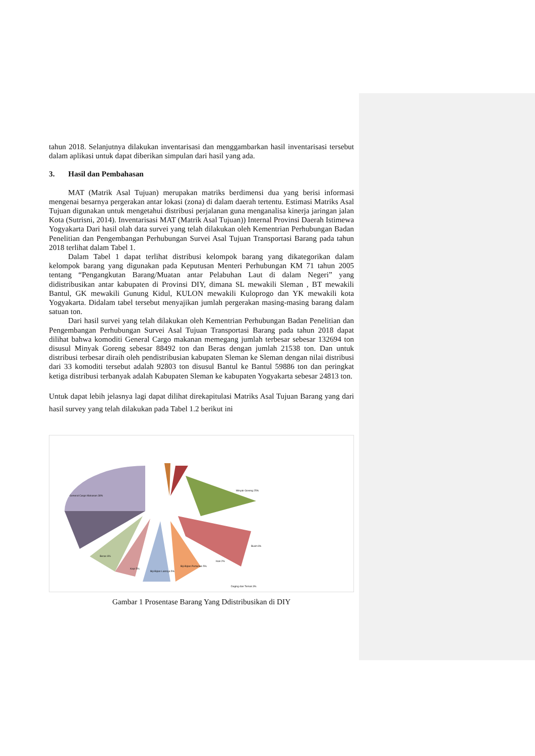tahun 2018. Selanjutnya dilakukan inventarisasi dan menggambarkan hasil inventarisasi tersebut dalam aplikasi untuk dapat diberikan simpulan dari hasil yang ada.
3. Hasil dan Pembahasan
MAT (Matrik Asal Tujuan) merupakan matriks berdimensi dua yang berisi informasi mengenai besarnya pergerakan antar lokasi (zona) di dalam daerah tertentu. Estimasi Matriks Asal Tujuan digunakan untuk mengetahui distribusi perjalanan guna menganalisa kinerja jaringan jalan Kota (Sutrisni, 2014). Inventarisasi MAT (Matrik Asal Tujuan)) Internal Provinsi Daerah Istimewa Yogyakarta Dari hasil olah data survei yang telah dilakukan oleh Kementrian Perhubungan Badan Penelitian dan Pengembangan Perhubungan Survei Asal Tujuan Transportasi Barang pada tahun 2018 terlihat dalam Tabel 1.
Dalam Tabel 1 dapat terlihat distribusi kelompok barang yang dikategorikan dalam kelompok barang yang digunakan pada Keputusan Menteri Perhubungan KM 71 tahun 2005 tentang “Pengangkutan Barang/Muatan antar Pelabuhan Laut di dalam Negeri” yang didistribusikan antar kabupaten di Provinsi DIY, dimana SL mewakili Sleman , BT mewakili Bantul, GK mewakili Gunung Kidul, KULON mewakili Kuloprogo dan YK mewakili kota Yogyakarta. Didalam tabel tersebut menyajikan jumlah pergerakan masing-masing barang dalam satuan ton.
Dari hasil survei yang telah dilakukan oleh Kementrian Perhubungan Badan Penelitian dan Pengembangan Perhubungan Survei Asal Tujuan Transportasi Barang pada tahun 2018 dapat dilihat bahwa komoditi General Cargo makanan memegang jumlah terbesar sebesar 132694 ton disusul Minyak Goreng sebesar 88492 ton dan Beras dengan jumlah 21538 ton. Dan untuk distribusi terbesar diraih oleh pendistribusian kabupaten Sleman ke Sleman dengan nilai distribusi dari 33 komoditi tersebut adalah 92803 ton disusul Bantul ke Bantul 59886 ton dan peringkat ketiga distribusi terbanyak adalah Kabupaten Sleman ke kabupaten Yogyakarta sebesar 24813 ton.
Untuk dapat lebih jelasnya lagi dapat dilihat direkapitulasi Matriks Asal Tujuan Barang yang dari hasil survey yang telah dilakukan pada Tabel 1.2 berikut ini
General Cargo Makanan 38%
Minyak Goreng 25%
Buah 6%
Beras 6%
Kopi 5%
Biji-Bijian Lainnya 5%
Biji-Bijian Pertanian 5%
Ikan 2%
Daging dan Ternak 3%
Gambar 1 Prosentase Barang Yang Ddistribusikan di DIY